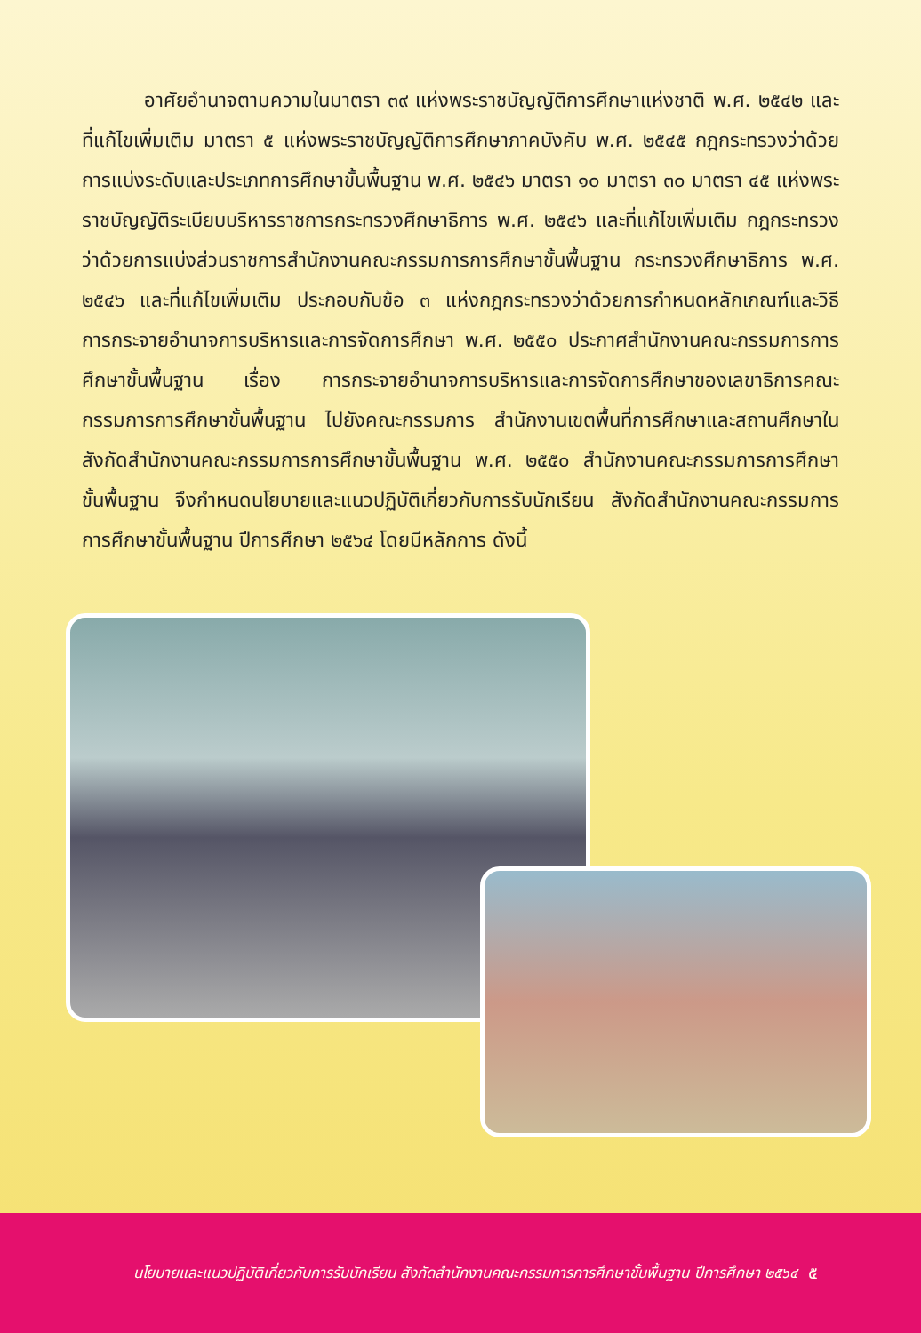อาศัยอำนาจตามความในมาตรา ๓๙ แห่งพระราชบัญญัติการศึกษาแห่งชาติ พ.ศ. ๒๕๔๒ และที่แก้ไขเพิ่มเติม มาตรา ๕ แห่งพระราชบัญญัติการศึกษาภาคบังคับ พ.ศ. ๒๕๔๕ กฎกระทรวงว่าด้วยการแบ่งระดับและประเภทการศึกษาขั้นพื้นฐาน พ.ศ. ๒๕๔๖ มาตรา ๑๐ มาตรา ๓๐ มาตรา ๔๕ แห่งพระราชบัญญัติระเบียบบริหารราชการกระทรวงศึกษาธิการ พ.ศ. ๒๕๔๖ และที่แก้ไขเพิ่มเติม กฎกระทรวงว่าด้วยการแบ่งส่วนราชการสำนักงานคณะกรรมการการศึกษาขั้นพื้นฐาน กระทรวงศึกษาธิการ พ.ศ. ๒๕๔๖ และที่แก้ไขเพิ่มเติม ประกอบกับข้อ ๓ แห่งกฎกระทรวงว่าด้วยการกำหนดหลักเกณฑ์และวิธีการกระจายอำนาจการบริหารและการจัดการศึกษา พ.ศ. ๒๕๕๐ ประกาศสำนักงานคณะกรรมการการศึกษาขั้นพื้นฐาน เรื่อง การกระจายอำนาจการบริหารและการจัดการศึกษาของเลขาธิการคณะกรรมการการศึกษาขั้นพื้นฐาน ไปยังคณะกรรมการ สำนักงานเขตพื้นที่การศึกษาและสถานศึกษาในสังกัดสำนักงานคณะกรรมการการศึกษาขั้นพื้นฐาน พ.ศ. ๒๕๕๐ สำนักงานคณะกรรมการการศึกษาขั้นพื้นฐาน จึงกำหนดนโยบายและแนวปฏิบัติเกี่ยวกับการรับนักเรียน สังกัดสำนักงานคณะกรรมการการศึกษาขั้นพื้นฐาน ปีการศึกษา ๒๕๖๔ โดยมีหลักการ ดังนี้
นโยบายและแนวปฏิบัติเกี่ยวกับการรับนักเรียน สังกัดสำนักงานคณะกรรมการการศึกษาขั้นพื้นฐาน ปีการศึกษา ๒๕๖๔ ๕